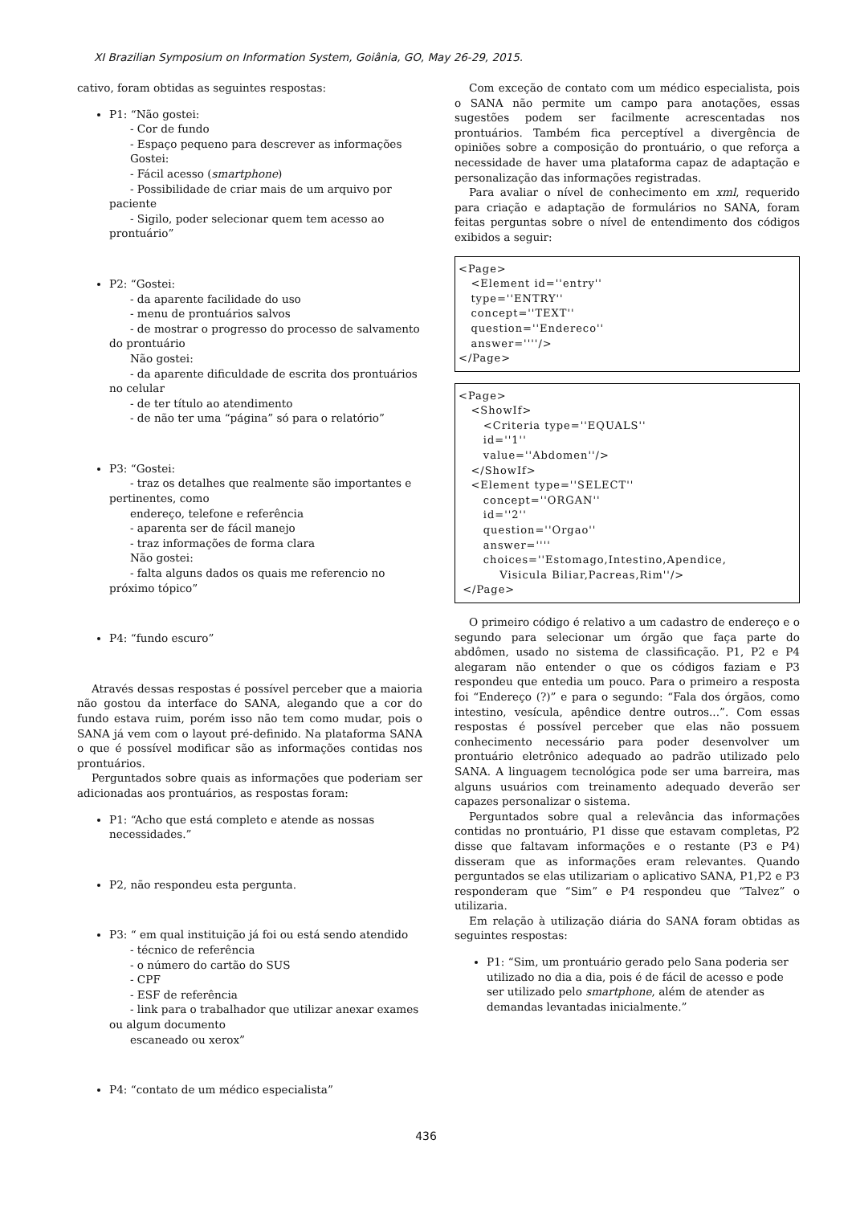XI Brazilian Symposium on Information System, Goiânia, GO, May 26-29, 2015.
cativo, foram obtidas as seguintes respostas:
P1: “Não gostei:
- Cor de fundo
- Espaço pequeno para descrever as informações
Gostei:
- Fácil acesso (smartphone)
- Possibilidade de criar mais de um arquivo por paciente
- Sigilo, poder selecionar quem tem acesso ao prontuário”
P2: “Gostei:
- da aparente facilidade do uso
- menu de prontuários salvos
- de mostrar o progresso do processo de salvamento do prontuário
Não gostei:
- da aparente dificuldade de escrita dos prontuários no celular
- de ter título ao atendimento
- de não ter uma “página” só para o relatório”
P3: “Gostei:
- traz os detalhes que realmente são importantes e pertinentes, como
endereço, telefone e referência
- aparenta ser de fácil manejo
- traz informações de forma clara
Não gostei:
- falta alguns dados os quais me referencio no próximo tópico”
P4: “fundo escuro”
Através dessas respostas é possível perceber que a maioria não gostou da interface do SANA, alegando que a cor do fundo estava ruim, porém isso não tem como mudar, pois o SANA já vem com o layout pré-definido. Na plataforma SANA o que é possível modificar são as informações contidas nos prontuários.
Perguntados sobre quais as informações que poderiam ser adicionadas aos prontuários, as respostas foram:
P1: “Acho que está completo e atende as nossas necessidades.”
P2, não respondeu esta pergunta.
P3: “ em qual instituição já foi ou está sendo atendido
- técnico de referência
- o número do cartão do SUS
- CPF
- ESF de referência
- link para o trabalhador que utilizar anexar exames ou algum documento
escaneado ou xerox”
P4: “contato de um médico especialista”
Com exceção de contato com um médico especialista, pois o SANA não permite um campo para anotações, essas sugestões podem ser facilmente acrescentadas nos prontuários. Também fica perceptível a divergência de opiniões sobre a composição do prontuário, o que reforça a necessidade de haver uma plataforma capaz de adaptação e personalização das informações registradas.
Para avaliar o nível de conhecimento em xml, requerido para criação e adaptação de formulários no SANA, foram feitas perguntas sobre o nível de entendimento dos códigos exibidos a seguir:
<Page> <Element id=''entry'' type=''ENTRY'' concept=''TEXT'' question=''Endereco'' answer=''''/> </Page>
<Page> <ShowIf> <Criteria type=''EQUALS'' id=''1'' value=''Abdomen''/> </ShowIf> <Element type=''SELECT'' concept=''ORGAN'' id=''2'' question=''Orgao'' answer='''' choices=''Estomago,Intestino,Apendice, Visicula Biliar,Pacreas,Rim''/> </Page>
O primeiro código é relativo a um cadastro de endereço e o segundo para selecionar um órgão que faça parte do abdômen, usado no sistema de classificação. P1, P2 e P4 alegaram não entender o que os códigos faziam e P3 respondeu que entedia um pouco. Para o primeiro a resposta foi “Endereço (?)” e para o segundo: “Fala dos órgãos, como intestino, vesícula, apêndice dentre outros...”. Com essas respostas é possível perceber que elas não possuem conhecimento necessário para poder desenvolver um prontuário eletrônico adequado ao padrão utilizado pelo SANA. A linguagem tecnológica pode ser uma barreira, mas alguns usuários com treinamento adequado deverão ser capazes personalizar o sistema.
Perguntados sobre qual a relevância das informações contidas no prontuário, P1 disse que estavam completas, P2 disse que faltavam informações e o restante (P3 e P4) disseram que as informações eram relevantes. Quando perguntados se elas utilizariam o aplicativo SANA, P1,P2 e P3 responderam que “Sim” e P4 respondeu que “Talvez” o utilizaria.
Em relação à utilização diária do SANA foram obtidas as seguintes respostas:
P1: “Sim, um prontuário gerado pelo Sana poderia ser utilizado no dia a dia, pois é de fácil de acesso e pode ser utilizado pelo smartphone, além de atender as demandas levantadas inicialmente.”
436